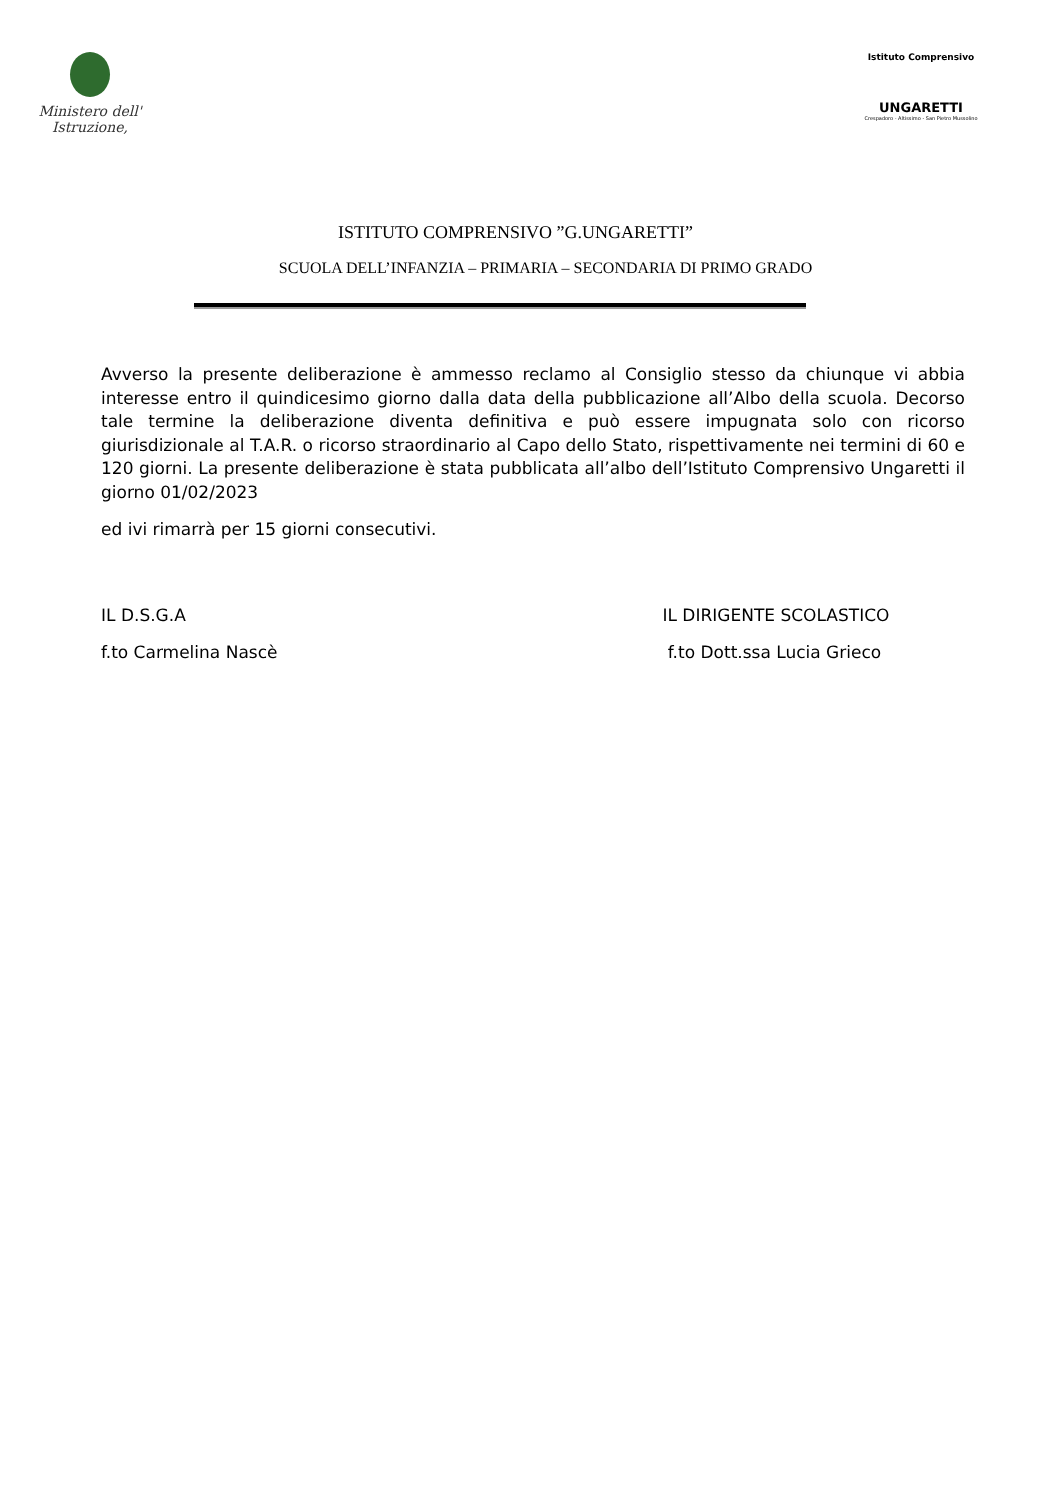Ministero dell' Istruzione,
Istituto Comprensivo
UNGARETTI
Crespadoro - Altissimo - San Pietro Mussolino
ISTITUTO COMPRENSIVO ”G.UNGARETTI”
SCUOLA DELL’INFANZIA – PRIMARIA – SECONDARIA DI PRIMO GRADO
Avverso la presente deliberazione è ammesso reclamo al Consiglio stesso da chiunque vi abbia interesse entro il quindicesimo giorno dalla data della pubblicazione all’Albo della scuola. Decorso tale termine la deliberazione diventa definitiva e può essere impugnata solo con ricorso giurisdizionale al T.A.R. o ricorso straordinario al Capo dello Stato, rispettivamente nei termini di 60 e 120 giorni. La presente deliberazione è stata pubblicata all’albo dell’Istituto Comprensivo Ungaretti il giorno 01/02/2023
ed ivi rimarrà per 15 giorni consecutivi.
IL D.S.G.A
f.to Carmelina Nascè
IL DIRIGENTE SCOLASTICO
f.to Dott.ssa Lucia Grieco